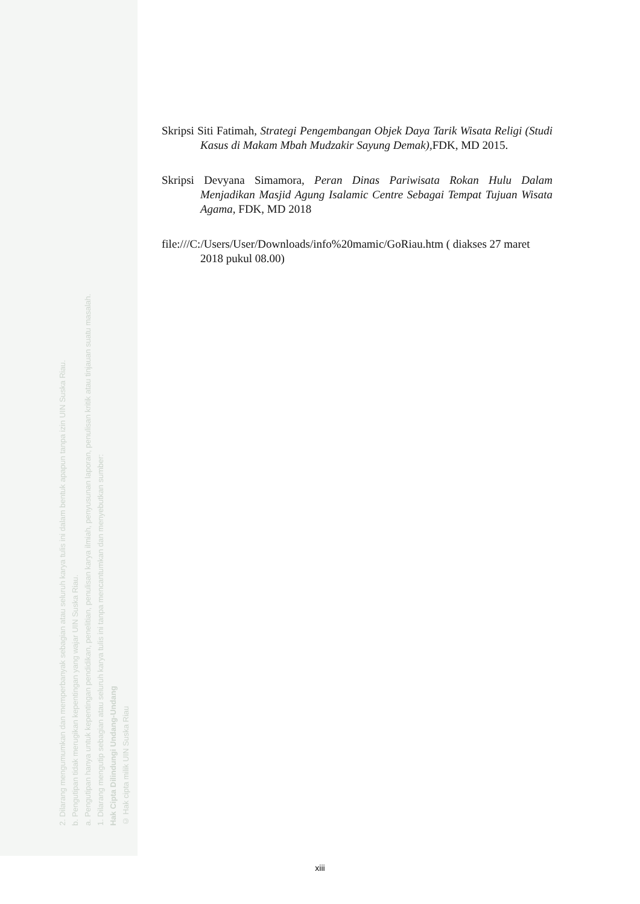© Hak cipta milik UIN Suska Riau
Hak Cipta Dilindungi Undang-Undang
1. Dilarang mengutip sebagian atau seluruh karya tulis ini tanpa mencantumkan dan menyebutkan sumber:
a. Pengutipan hanya untuk kepentingan pendidikan, penelitian, penulisan karya ilmiah, penyusunan laporan, penulisan kritik atau tinjauan suatu masalah.
b. Pengutipan tidak merugikan kepentingan yang wajar UIN Suska Riau.
2. Dilarang mengumumkan dan memperbanyak sebagian atau seluruh karya tulis ini dalam bentuk apapun tanpa izin UIN Suska Riau.
Skripsi Siti Fatimah, Strategi Pengembangan Objek Daya Tarik Wisata Religi (Studi Kasus di Makam Mbah Mudzakir Sayung Demak), FDK, MD 2015.
Skripsi Devyana Simamora, Peran Dinas Pariwisata Rokan Hulu Dalam Menjadikan Masjid Agung Isalamic Centre Sebagai Tempat Tujuan Wisata Agama, FDK, MD 2018
file:///C:/Users/User/Downloads/info%20mamic/GoRiau.htm ( diakses 27 maret 2018 pukul 08.00)
xiii